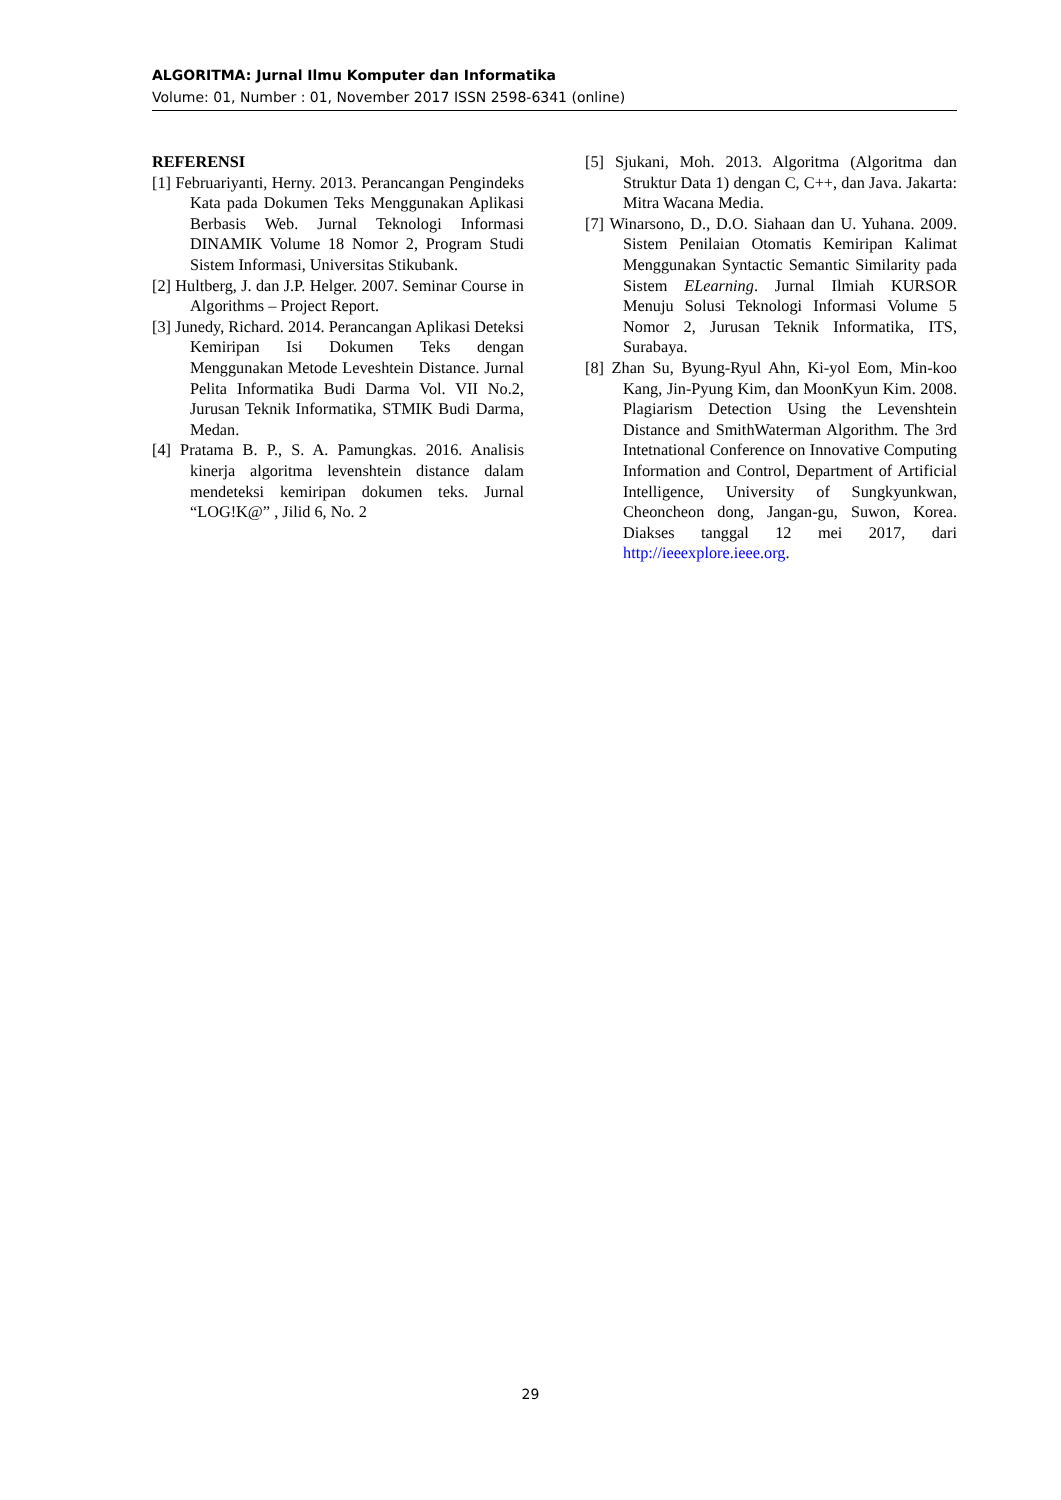ALGORITMA: Jurnal Ilmu Komputer dan Informatika
Volume: 01, Number : 01, November 2017 ISSN 2598-6341 (online)
REFERENSI
[1] Februariyanti, Herny. 2013. Perancangan Pengindeks Kata pada Dokumen Teks Menggunakan Aplikasi Berbasis Web. Jurnal Teknologi Informasi DINAMIK Volume 18 Nomor 2, Program Studi Sistem Informasi, Universitas Stikubank.
[2] Hultberg, J. dan J.P. Helger. 2007. Seminar Course in Algorithms – Project Report.
[3] Junedy, Richard. 2014. Perancangan Aplikasi Deteksi Kemiripan Isi Dokumen Teks dengan Menggunakan Metode Leveshtein Distance. Jurnal Pelita Informatika Budi Darma Vol. VII No.2, Jurusan Teknik Informatika, STMIK Budi Darma, Medan.
[4] Pratama B. P., S. A. Pamungkas. 2016. Analisis kinerja algoritma levenshtein distance dalam mendeteksi kemiripan dokumen teks. Jurnal “LOG!K@” , Jilid 6, No. 2
[5] Sjukani, Moh. 2013. Algoritma (Algoritma dan Struktur Data 1) dengan C, C++, dan Java. Jakarta: Mitra Wacana Media.
[7] Winarsono, D., D.O. Siahaan dan U. Yuhana. 2009. Sistem Penilaian Otomatis Kemiripan Kalimat Menggunakan Syntactic Semantic Similarity pada Sistem ELearning. Jurnal Ilmiah KURSOR Menuju Solusi Teknologi Informasi Volume 5 Nomor 2, Jurusan Teknik Informatika, ITS, Surabaya.
[8] Zhan Su, Byung-Ryul Ahn, Ki-yol Eom, Min-koo Kang, Jin-Pyung Kim, dan MoonKyun Kim. 2008. Plagiarism Detection Using the Levenshtein Distance and SmithWaterman Algorithm. The 3rd Intetnational Conference on Innovative Computing Information and Control, Department of Artificial Intelligence, University of Sungkyunkwan, Cheoncheon dong, Jangan-gu, Suwon, Korea. Diakses tanggal 12 mei 2017, dari http://ieeexplore.ieee.org.
29